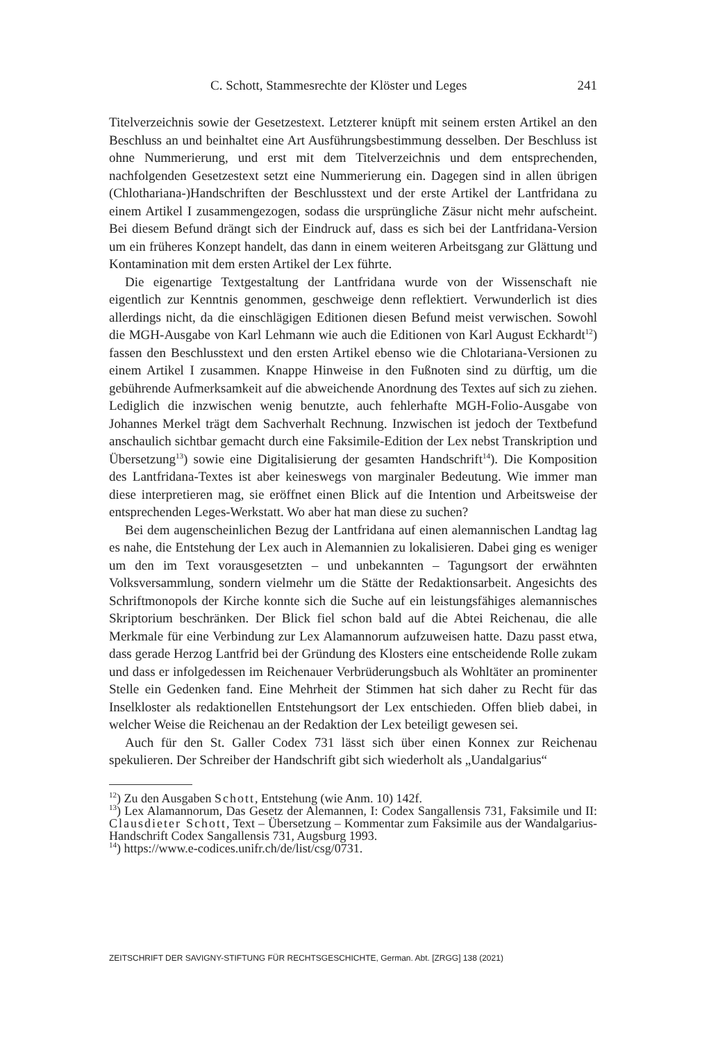C. Schott, Stammesrechte der Klöster und Leges 241
Titelverzeichnis sowie der Gesetzestext. Letzterer knüpft mit seinem ersten Artikel an den Beschluss an und beinhaltet eine Art Ausführungsbestimmung desselben. Der Beschluss ist ohne Nummerierung, und erst mit dem Titelverzeichnis und dem entsprechenden, nachfolgenden Gesetzestext setzt eine Nummerierung ein. Dagegen sind in allen übrigen (Chlothariana-)Handschriften der Beschlusstext und der erste Artikel der Lantfridana zu einem Artikel I zusammengezogen, sodass die ursprüngliche Zäsur nicht mehr aufscheint. Bei diesem Befund drängt sich der Eindruck auf, dass es sich bei der Lantfridana-Version um ein früheres Konzept handelt, das dann in einem weiteren Arbeitsgang zur Glättung und Kontamination mit dem ersten Artikel der Lex führte.
Die eigenartige Textgestaltung der Lantfridana wurde von der Wissenschaft nie eigentlich zur Kenntnis genommen, geschweige denn reflektiert. Verwunderlich ist dies allerdings nicht, da die einschlägigen Editionen diesen Befund meist verwischen. Sowohl die MGH-Ausgabe von Karl Lehmann wie auch die Editionen von Karl August Eckhardt<sup>12</sup>) fassen den Beschlusstext und den ersten Artikel ebenso wie die Chlotariana-Versionen zu einem Artikel I zusammen. Knappe Hinweise in den Fußnoten sind zu dürftig, um die gebührende Aufmerksamkeit auf die abweichende Anordnung des Textes auf sich zu ziehen. Lediglich die inzwischen wenig benutzte, auch fehlerhafte MGH-Folio-Ausgabe von Johannes Merkel trägt dem Sachverhalt Rechnung. Inzwischen ist jedoch der Textbefund anschaulich sichtbar gemacht durch eine Faksimile-Edition der Lex nebst Transkription und Übersetzung<sup>13</sup>) sowie eine Digitalisierung der gesamten Handschrift<sup>14</sup>). Die Komposition des Lantfridana-Textes ist aber keineswegs von marginaler Bedeutung. Wie immer man diese interpretieren mag, sie eröffnet einen Blick auf die Intention und Arbeitsweise der entsprechenden Leges-Werkstatt. Wo aber hat man diese zu suchen?
Bei dem augenscheinlichen Bezug der Lantfridana auf einen alemannischen Landtag lag es nahe, die Entstehung der Lex auch in Alemannien zu lokalisieren. Dabei ging es weniger um den im Text vorausgesetzten – und unbekannten – Tagungsort der erwähnten Volksversammlung, sondern vielmehr um die Stätte der Redaktionsarbeit. Angesichts des Schriftmonopols der Kirche konnte sich die Suche auf ein leistungsfähiges alemannisches Skriptorium beschränken. Der Blick fiel schon bald auf die Abtei Reichenau, die alle Merkmale für eine Verbindung zur Lex Alamannorum aufzuweisen hatte. Dazu passt etwa, dass gerade Herzog Lantfrid bei der Gründung des Klosters eine entscheidende Rolle zukam und dass er infolgedessen im Reichenauer Verbrüderungsbuch als Wohltäter an prominenter Stelle ein Gedenken fand. Eine Mehrheit der Stimmen hat sich daher zu Recht für das Inselkloster als redaktionellen Entstehungsort der Lex entschieden. Offen blieb dabei, in welcher Weise die Reichenau an der Redaktion der Lex beteiligt gewesen sei.
Auch für den St. Galler Codex 731 lässt sich über einen Konnex zur Reichenau spekulieren. Der Schreiber der Handschrift gibt sich wiederholt als „Uandalgarius“
<sup>12</sup>) Zu den Ausgaben Schott, Entstehung (wie Anm. 10) 142f.
<sup>13</sup>) Lex Alamannorum, Das Gesetz der Alemannen, I: Codex Sangallensis 731, Faksimile und II: Clausdieter Schott, Text – Übersetzung – Kommentar zum Faksimile aus der Wandalgarius-Handschrift Codex Sangallensis 731, Augsburg 1993.
<sup>14</sup>) https://www.e-codices.unifr.ch/de/list/csg/0731.
ZEITSCHRIFT DER SAVIGNY-STIFTUNG FÜR RECHTSGESCHICHTE, German. Abt. [ZRGG] 138 (2021)